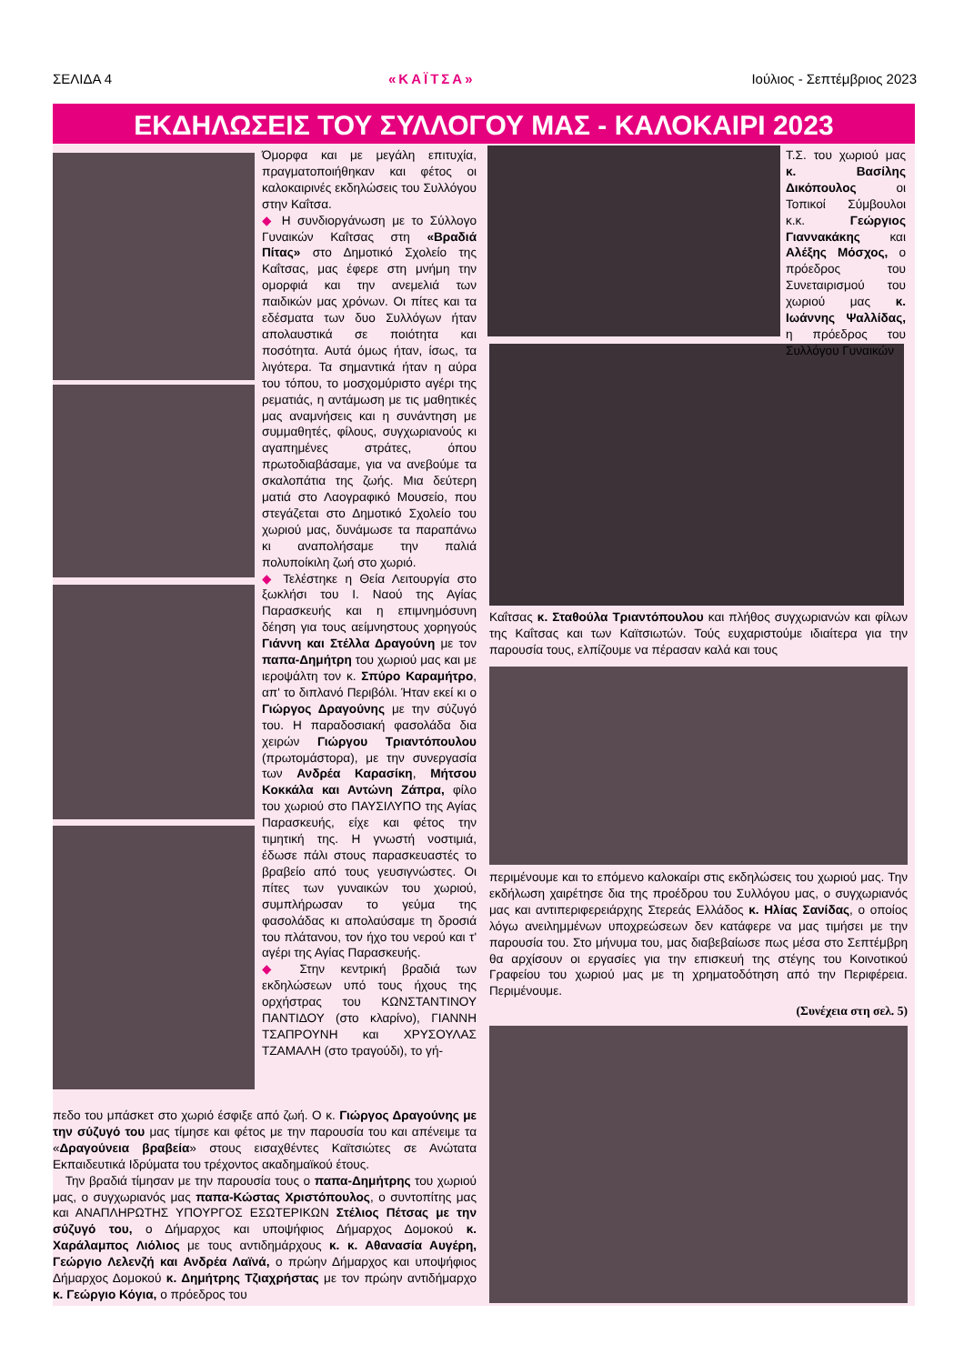ΣΕΛΙΔΑ 4 «ΚΑΪΤΣΑ» Ιούλιος - Σεπτέμβριος 2023
ΕΚΔΗΛΩΣΕΙΣ ΤΟΥ ΣΥΛΛΟΓΟΥ ΜΑΣ - ΚΑΛΟΚΑΙΡΙ 2023
Όμορφα και με μεγάλη επιτυχία, πραγματοποιήθηκαν και φέτος οι καλοκαιρινές εκδηλώσεις του Συλλόγου στην Καΐτσα.
◆ Η συνδιοργάνωση με το Σύλλογο Γυναικών Καΐτσας στη «Βραδιά Πίτας» στο Δημοτικό Σχολείο της Καΐτσας, μας έφερε στη μνήμη την ομορφιά και την ανεμελιά των παιδικών μας χρόνων. Οι πίτες και τα εδέσματα των δυο Συλλόγων ήταν απολαυστικά σε ποιότητα και ποσότητα. Αυτά όμως ήταν, ίσως, τα λιγότερα. Τα σημαντικά ήταν η αύρα του τόπου, το μοσχομύριστο αγέρι της ρεματιάς, η αντάμωση με τις μαθητικές μας αναμνήσεις και η συνάντηση με συμμαθητές, φίλους, συγχωριανούς κι αγαπημένες στράτες, όπου πρωτοδιαβάσαμε, για να ανεβούμε τα σκαλοπάτια της ζωής. Μια δεύτερη ματιά στο Λαογραφικό Μουσείο, που στεγάζεται στο Δημοτικό Σχολείο του χωριού μας, δυνάμωσε τα παραπάνω κι αναπολήσαμε την παλιά πολυποίκιλη ζωή στο χωριό.
◆ Τελέστηκε η Θεία Λειτουργία στο ξωκλήσι του Ι. Ναού της Αγίας Παρασκευής και η επιμνημόσυνη δέηση για τους αείμνηστους χορηγούς Γιάννη και Στέλλα Δραγούνη με τον παπα-Δημήτρη του χωριού μας και με ιεροψάλτη τον κ. Σπύρο Καραμήτρο, απ' το διπλανό Περιβόλι. Ήταν εκεί κι ο Γιώργος Δραγούνης με την σύζυγό του. Η παραδοσιακή φασολάδα δια χειρών Γιώργου Τριαντόπουλου (πρωτομάστορα), με την συνεργασία των Ανδρέα Καρασίκη, Μήτσου Κοκκάλα και Αντώνη Ζάπρα, φίλο του χωριού στο ΠΑΥΣΙΛΥΠΟ της Αγίας Παρασκευής, είχε και φέτος την τιμητική της. Η γνωστή νοστιμιά, έδωσε πάλι στους παρασκευαστές το βραβείο από τους γευσιγνώστες. Οι πίτες των γυναικών του χωριού, συμπλήρωσαν το γεύμα της φασολάδας κι απολαύσαμε τη δροσιά του πλάτανου, τον ήχο του νερού και τ' αγέρι της Αγίας Παρασκευής.
◆ Στην κεντρική βραδιά των εκδηλώσεων υπό τους ήχους της ορχήστρας του ΚΩΝΣΤΑΝΤΙΝΟΥ ΠΑΝΤΙΔΟΥ (στο κλαρίνο), ΓΙΑΝΝΗ ΤΣΑΠΡΟΥΝΗ και ΧΡΥΣΟΥΛΑΣ ΤΖΑΜΑΛΗ (στο τραγούδι), το γή-
πεδο του μπάσκετ στο χωριό έσφιξε από ζωή. Ο κ. Γιώργος Δραγούνης με την σύζυγό του μας τίμησε και φέτος με την παρουσία του και απένειμε τα «Δραγούνεια βραβεία» στους εισαχθέντες Καϊτσιώτες σε Ανώτατα Εκπαιδευτικά Ιδρύματα του τρέχοντος ακαδημαϊκού έτους.
Την βραδιά τίμησαν με την παρουσία τους ο παπα-Δημήτρης του χωριού μας, ο συγχωριανός μας παπα-Κώστας Χριστόπουλος, ο συντοπίτης μας και ΑΝΑΠΛΗΡΩΤΗΣ ΥΠΟΥΡΓΟΣ ΕΣΩΤΕΡΙΚΩΝ Στέλιος Πέτσας με την σύζυγό του, ο Δήμαρχος και υποψήφιος Δήμαρχος Δομοκού κ. Χαράλαμπος Λιόλιος με τους αντιδημάρχους κ. κ. Αθανασία Αυγέρη, Γεώργιο Λελενζή και Ανδρέα Λαϊνά, ο πρώην Δήμαρχος και υποψήφιος Δήμαρχος Δομοκού κ. Δημήτρης Τζιαχρήστας με τον πρώην αντιδήμαρχο κ. Γεώργιο Κόγια, ο πρόεδρος του
Τ.Σ. του χωριού μας κ. Βασίλης Δικόπουλος οι Τοπικοί Σύμβουλοι κ.κ. Γεώργιος Γιαννακάκης και Αλέξης Μόσχος, ο πρόεδρος του Συνεταιρισμού του χωριού μας κ. Ιωάννης Ψαλλίδας, η πρόεδρος του Συλλόγου Γυναικών
Καΐτσας κ. Σταθούλα Τριαντόπουλου και πλήθος συγχωριανών και φίλων της Καΐτσας και των Καϊτσιωτών. Τούς ευχαριστούμε ιδιαίτερα για την παρουσία τους, ελπίζουμε να πέρασαν καλά και τους
περιμένουμε και το επόμενο καλοκαίρι στις εκδηλώσεις του χωριού μας. Την εκδήλωση χαιρέτησε δια της προέδρου του Συλλόγου μας, ο συγχωριανός μας και αντιπεριφερειάρχης Στερεάς Ελλάδος κ. Ηλίας Σανίδας, ο οποίος λόγω ανειλημμένων υποχρεώσεων δεν κατάφερε να μας τιμήσει με την παρουσία του. Στο μήνυμα του, μας διαβεβαίωσε πως μέσα στο Σεπτέμβρη θα αρχίσουν οι εργασίες για την επισκευή της στέγης του Κοινοτικού Γραφείου του χωριού μας με τη χρηματοδότηση από την Περιφέρεια. Περιμένουμε.
(Συνέχεια στη σελ. 5)